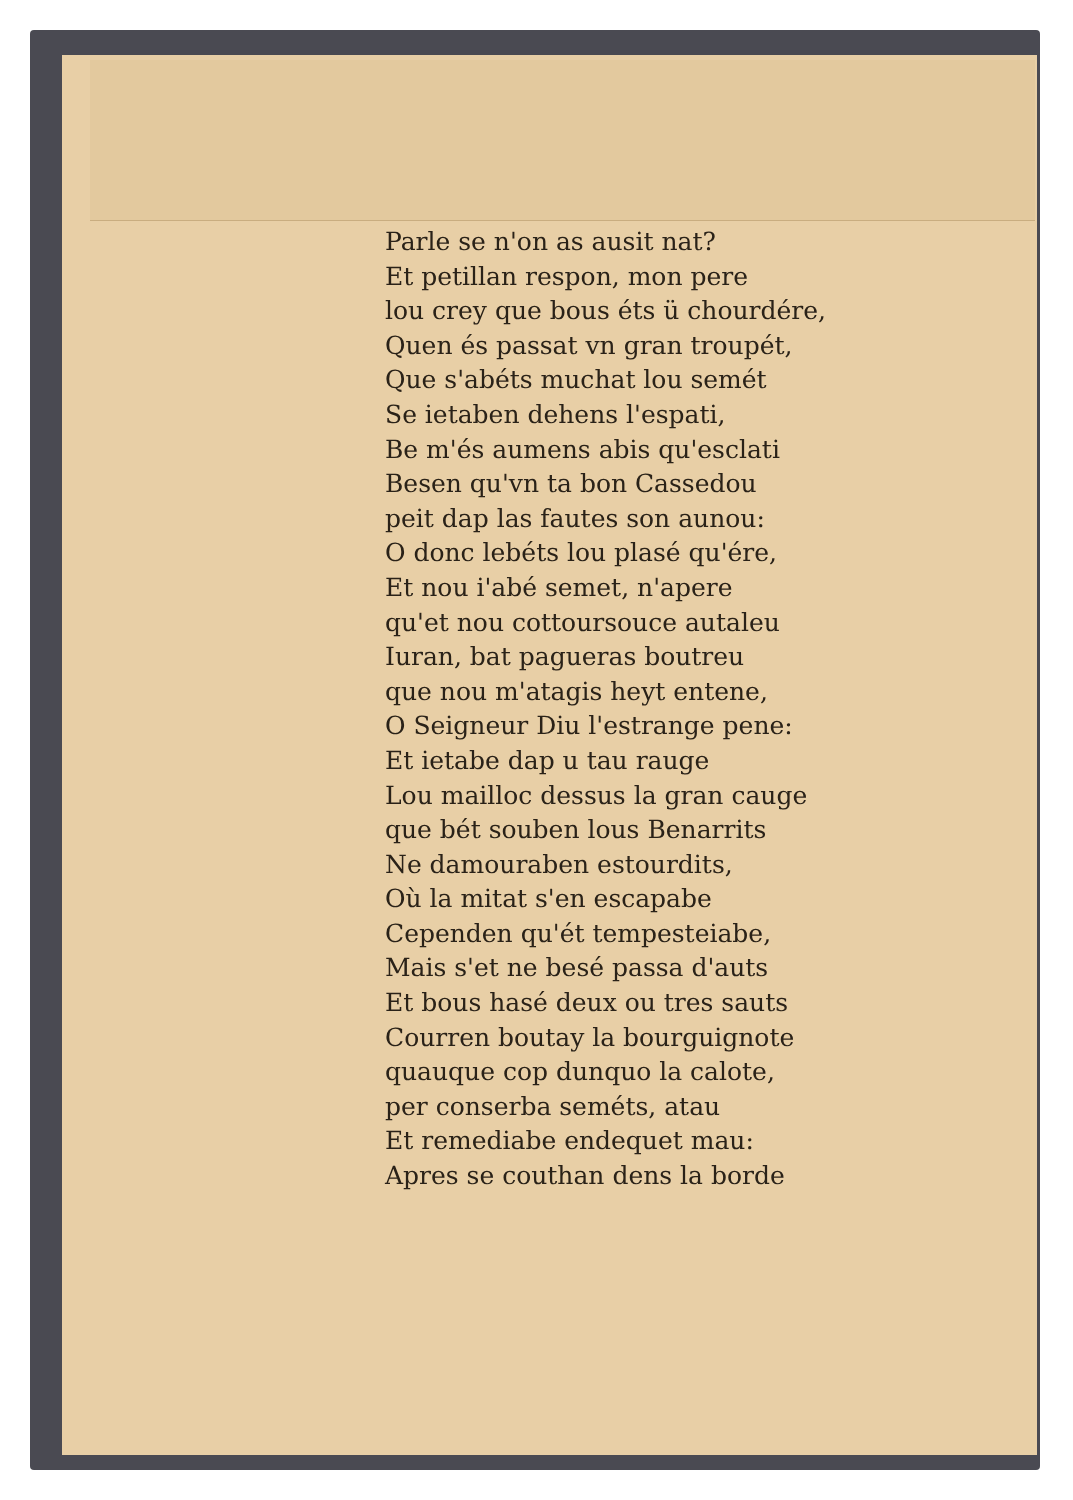Parle se n'on as ausit nat?
Et petillan respon, mon pere
lou crey que bous éts ü chourdére,
Quen és passat vn gran troupét,
Que s'abéts muchat lou semét
Se ietaben dehens l'espati,
Be m'és aumens abis qu'esclati
Besen qu'vn ta bon Cassedou
peit dap las fautes son aunou:
O donc lebéts lou plasé qu'ére,
Et nou i'abé semet, n'apere
qu'et nou cottoursouce autaleu
Iuran, bat pagueras boutreu
que nou m'atagis heyt entene,
O Seigneur Diu l'estrange pene:
Et ietabe dap u tau rauge
Lou mailloc dessus la gran cauge
que bét souben lous Benarrits
Ne damouraben estourdits,
Où la mitat s'en escapabe
Cependen qu'ét tempesteiabe,
Mais s'et ne besé passa d'auts
Et bous hasé deux ou tres sauts
Courren boutay la bourguignote
quauque cop dunquo la calote,
per conserba seméts, atau
Et remediabe endequet mau:
Apres se couthan dens la borde